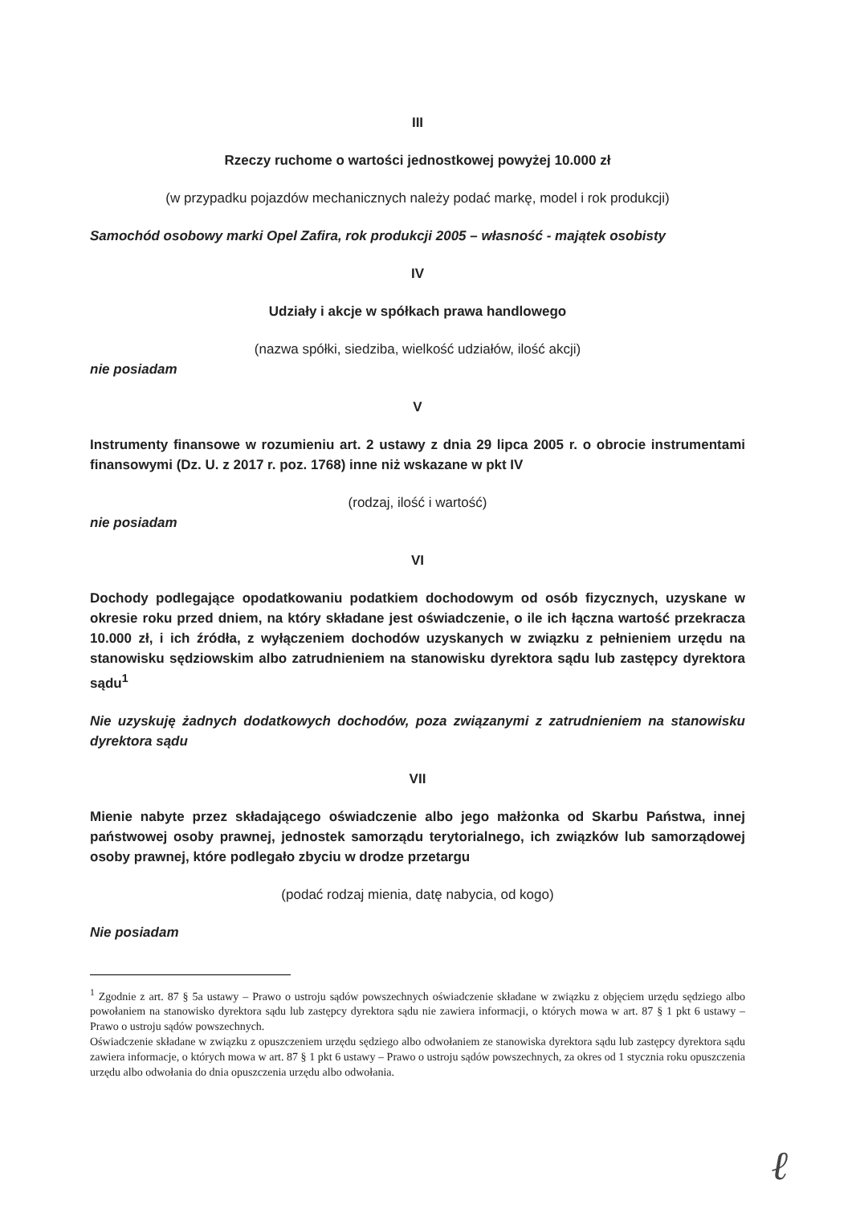III
Rzeczy ruchome o wartości jednostkowej powyżej 10.000 zł
(w przypadku pojazdów mechanicznych należy podać markę, model i rok produkcji)
Samochód osobowy marki Opel Zafira, rok produkcji 2005 – własność - majątek osobisty
IV
Udziały i akcje w spółkach prawa handlowego
(nazwa spółki, siedziba, wielkość udziałów, ilość akcji)
nie posiadam
V
Instrumenty finansowe w rozumieniu art. 2 ustawy z dnia 29 lipca 2005 r. o obrocie instrumentami finansowymi (Dz. U. z 2017 r. poz. 1768) inne niż wskazane w pkt IV
(rodzaj, ilość i wartość)
nie posiadam
VI
Dochody podlegające opodatkowaniu podatkiem dochodowym od osób fizycznych, uzyskane w okresie roku przed dniem, na który składane jest oświadczenie, o ile ich łączna wartość przekracza 10.000 zł, i ich źródła, z wyłączeniem dochodów uzyskanych w związku z pełnieniem urzędu na stanowisku sędziowskim albo zatrudnieniem na stanowisku dyrektora sądu lub zastępcy dyrektora sądu<sup>1</sup>
Nie uzyskuję żadnych dodatkowych dochodów, poza związanymi z zatrudnieniem na stanowisku dyrektora sądu
VII
Mienie nabyte przez składającego oświadczenie albo jego małżonka od Skarbu Państwa, innej państwowej osoby prawnej, jednostek samorządu terytorialnego, ich związków lub samorządowej osoby prawnej, które podlegało zbyciu w drodze przetargu
(podać rodzaj mienia, datę nabycia, od kogo)
Nie posiadam
<sup>1</sup> Zgodnie z art. 87 § 5a ustawy – Prawo o ustroju sądów powszechnych oświadczenie składane w związku z objęciem urzędu sędziego albo powołaniem na stanowisko dyrektora sądu lub zastępcy dyrektora sądu nie zawiera informacji, o których mowa w art. 87 § 1 pkt 6 ustawy – Prawo o ustroju sądów powszechnych.
Oświadczenie składane w związku z opuszczeniem urzędu sędziego albo odwołaniem ze stanowiska dyrektora sądu lub zastępcy dyrektora sądu zawiera informacje, o których mowa w art. 87 § 1 pkt 6 ustawy – Prawo o ustroju sądów powszechnych, za okres od 1 stycznia roku opuszczenia urzędu albo odwołania do dnia opuszczenia urzędu albo odwołania.
ℓ